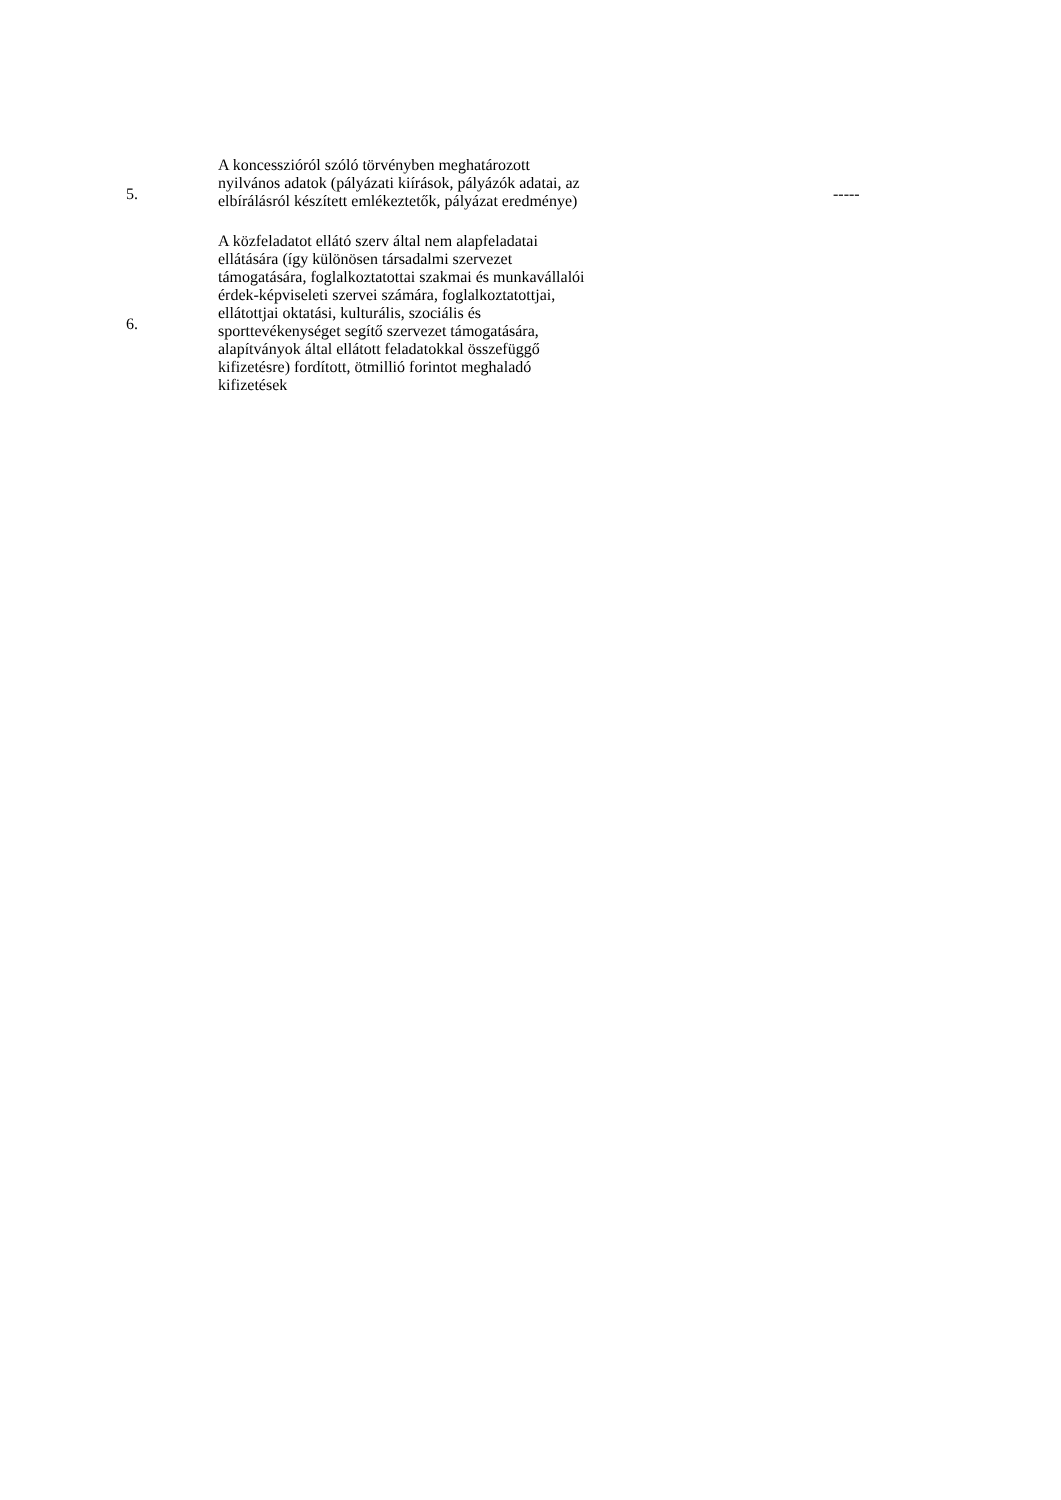| 5. | A koncesszióról szóló törvényben meghatározott nyilvános adatok (pályázati kiírások, pályázók adatai, az elbírálásról készített emlékeztetők, pályázat eredménye) | ----- |
| 6. | A közfeladatot ellátó szerv által nem alapfeladatai ellátására (így különösen társadalmi szervezet támogatására, foglalkoztatottai szakmai és munkavállalói érdek-képviseleti szervei számára, foglalkoztatottjai, ellátottjai oktatási, kulturális, szociális és sporttevékenységet segítő szervezet támogatására, alapítványok által ellátott feladatokkal összefüggő kifizetésre) fordított, ötmillió forintot meghaladó kifizetések | |